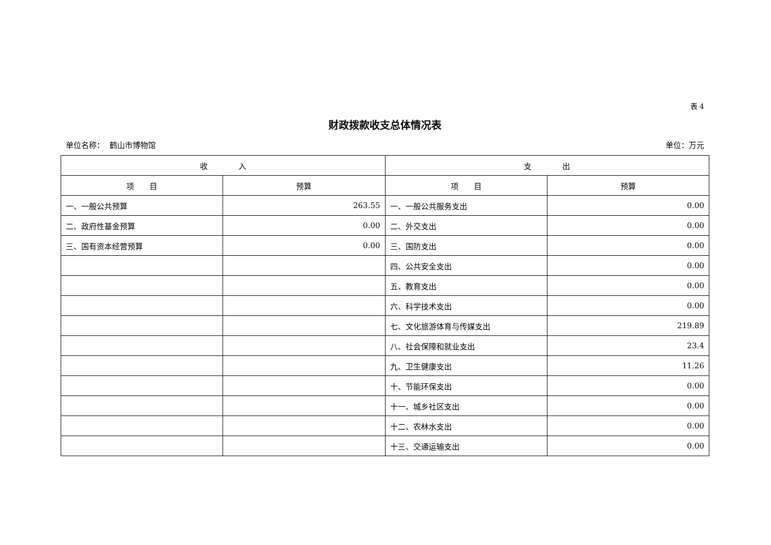表 4
财政拨款收支总体情况表
单位名称： 鹤山市博物馆 单位：万元
| 收 入 | | 支 出 | |
| --- | --- | --- | --- |
| 项 目 | 预算 | 项 目 | 预算 |
| 一、一般公共预算 | 263.55 | 一、一般公共服务支出 | 0.00 |
| 二、政府性基金预算 | 0.00 | 二、外交支出 | 0.00 |
| 三、国有资本经营预算 | 0.00 | 三、国防支出 | 0.00 |
| | | 四、公共安全支出 | 0.00 |
| | | 五、教育支出 | 0.00 |
| | | 六、科学技术支出 | 0.00 |
| | | 七、文化旅游体育与传媒支出 | 219.89 |
| | | 八、社会保障和就业支出 | 23.4 |
| | | 九、卫生健康支出 | 11.26 |
| | | 十、节能环保支出 | 0.00 |
| | | 十一、城乡社区支出 | 0.00 |
| | | 十二、农林水支出 | 0.00 |
| | | 十三、交通运输支出 | 0.00 |